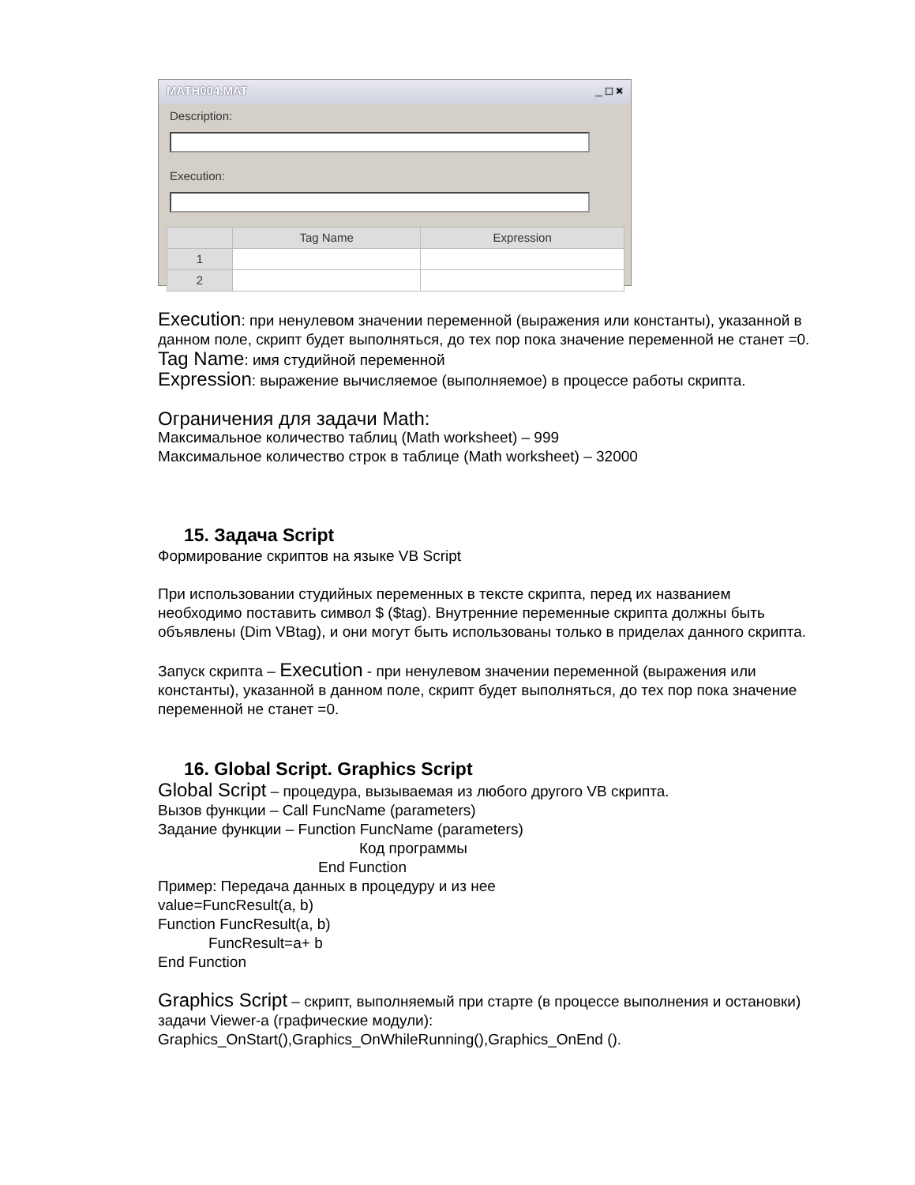MATH004.MAT _ □ ×
Description:
Execution:
| | Tag Name | Expression |
| --- | --- | --- |
| 1 | | |
| 2 | | |
Execution: при ненулевом значении переменной (выражения или константы), указанной в данном поле, скрипт будет выполняться, до тех пор пока значение переменной не станет =0.
Tag Name: имя студийной переменной
Expression: выражение вычисляемое (выполняемое) в процессе работы скрипта.
Ограничения для задачи Math:
Максимальное количество таблиц (Math worksheet) – 999
Максимальное количество строк в таблице (Math worksheet) – 32000
15. Задача Script
Формирование скриптов на языке VB Script
При использовании студийных переменных в тексте скрипта, перед их названием необходимо поставить символ $ ($tag). Внутренние переменные скрипта должны быть объявлены (Dim VBtag), и они могут быть использованы только в приделах данного скрипта.
Запуск скрипта – Execution - при ненулевом значении переменной (выражения или константы), указанной в данном поле, скрипт будет выполняться, до тех пор пока значение переменной не станет =0.
16. Global Script. Graphics Script
Global Script – процедура, вызываемая из любого другого VB скрипта.
Вызов функции – Call FuncName (parameters)
Задание функции – Function FuncName (parameters)
Код программы
End Function
Пример: Передача данных в процедуру и из нее
value=FuncResult(a, b)
Function FuncResult(a, b)
FuncResult=a+ b
End Function
Graphics Script – скрипт, выполняемый при старте (в процессе выполнения и остановки) задачи Viewer-a (графические модули):
Graphics_OnStart(),Graphics_OnWhileRunning(),Graphics_OnEnd ().